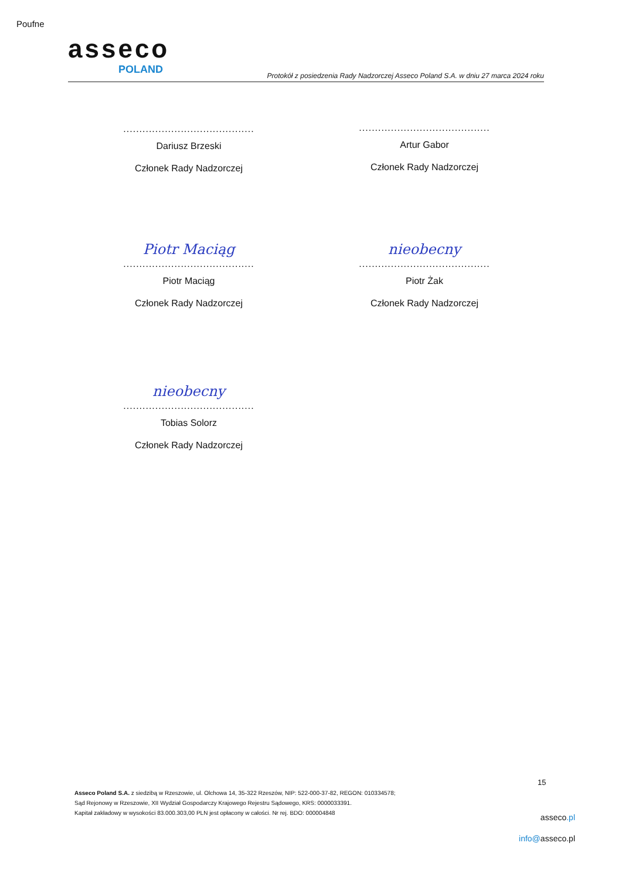Poufne
asseco
POLAND
Protokół z posiedzenia Rady Nadzorczej Asseco Poland S.A. w dniu 27 marca 2024 roku
.........................................
Dariusz Brzeski
Członek Rady Nadzorczej
.........................................
Artur Gabor
Członek Rady Nadzorczej
Piotr Maciąg
.........................................
Piotr Maciąg
Członek Rady Nadzorczej
nieobecny
.........................................
Piotr Żak
Członek Rady Nadzorczej
nieobecny
.........................................
Tobias Solorz
Członek Rady Nadzorczej
15
Asseco Poland S.A. z siedzibą w Rzeszowie, ul. Olchowa 14, 35-322 Rzeszów, NIP: 522-000-37-82, REGON: 010334578;
Sąd Rejonowy w Rzeszowie, XII Wydział Gospodarczy Krajowego Rejestru Sądowego, KRS: 0000033391.
Kapitał zakładowy w wysokości 83.000.303,00 PLN jest opłacony w całości. Nr rej. BDO: 000004848
asseco.pl
info@asseco.pl